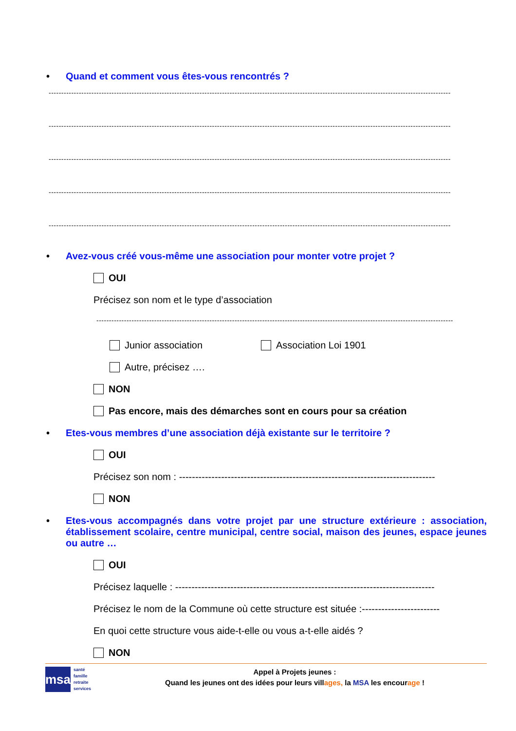• Quand et comment vous êtes-vous rencontrés ?
----------------------------------------------------------------------------------------------------------------------------------------------------------------
----------------------------------------------------------------------------------------------------------------------------------------------------------------
----------------------------------------------------------------------------------------------------------------------------------------------------------------
----------------------------------------------------------------------------------------------------------------------------------------------------------------
----------------------------------------------------------------------------------------------------------------------------------------------------------------
• Avez-vous créé vous-même une association pour monter votre projet ?
OUI
Précisez son nom et le type d’association
----------------------------------------------------------------------------------------------------------------------------------------------
Junior association Association Loi 1901
Autre, précisez ….
NON
Pas encore, mais des démarches sont en cours pour sa création
• Etes-vous membres d’une association déjà existante sur le territoire ?
OUI
Précisez son nom : -------------------------------------------------------------------------------
NON
• Etes-vous accompagnés dans votre projet par une structure extérieure : association, établissement scolaire, centre municipal, centre social, maison des jeunes, espace jeunes ou autre …
OUI
Précisez laquelle : --------------------------------------------------------------------------------
Précisez le nom de la Commune où cette structure est située :------------------------
En quoi cette structure vous aide-t-elle ou vous a-t-elle aidés ?
NON
msa
santé
famille
retraite
services
Appel à Projets jeunes :
Quand les jeunes ont des idées pour leurs villages, la MSA les encourage !